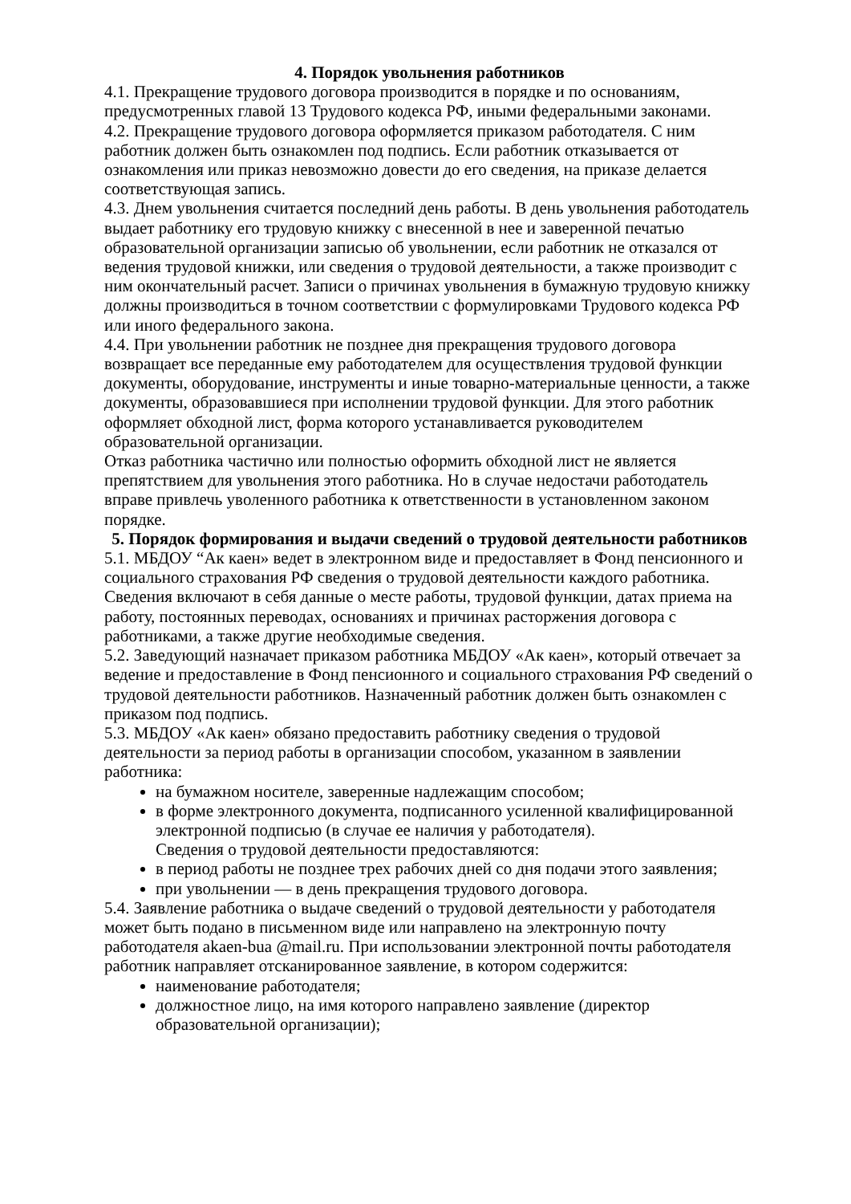4. Порядок увольнения работников
4.1. Прекращение трудового договора производится в порядке и по основаниям, предусмотренных главой 13 Трудового кодекса РФ, иными федеральными законами.
4.2. Прекращение трудового договора оформляется приказом работодателя. С ним работник должен быть ознакомлен под подпись. Если работник отказывается от ознакомления или приказ невозможно довести до его сведения, на приказе делается соответствующая запись.
4.3. Днем увольнения считается последний день работы. В день увольнения работодатель выдает работнику его трудовую книжку с внесенной в нее и заверенной печатью образовательной организации записью об увольнении, если работник не отказался от ведения трудовой книжки, или сведения о трудовой деятельности, а также производит с ним окончательный расчет. Записи о причинах увольнения в бумажную трудовую книжку должны производиться в точном соответствии с формулировками Трудового кодекса РФ или иного федерального закона.
4.4. При увольнении работник не позднее дня прекращения трудового договора возвращает все переданные ему работодателем для осуществления трудовой функции документы, оборудование, инструменты и иные товарно-материальные ценности, а также документы, образовавшиеся при исполнении трудовой функции. Для этого работник оформляет обходной лист, форма которого устанавливается руководителем образовательной организации.
Отказ работника частично или полностью оформить обходной лист не является препятствием для увольнения этого работника. Но в случае недостачи работодатель вправе привлечь уволенного работника к ответственности в установленном законом порядке.
5. Порядок формирования и выдачи сведений о трудовой деятельности работников
5.1. МБДОУ “Ак каен» ведет в электронном виде и предоставляет в Фонд пенсионного и социального страхования РФ сведения о трудовой деятельности каждого работника. Сведения включают в себя данные о месте работы, трудовой функции, датах приема на работу, постоянных переводах, основаниях и причинах расторжения договора с работниками, а также другие необходимые сведения.
5.2. Заведующий назначает приказом работника МБДОУ «Ак каен», который отвечает за ведение и предоставление в Фонд пенсионного и социального страхования РФ сведений о трудовой деятельности работников. Назначенный работник должен быть ознакомлен с приказом под подпись.
5.3. МБДОУ «Ак каен» обязано предоставить работнику сведения о трудовой деятельности за период работы в организации способом, указанном в заявлении работника:
на бумажном носителе, заверенные надлежащим способом;
в форме электронного документа, подписанного усиленной квалифицированной электронной подписью (в случае ее наличия у работодателя).
Сведения о трудовой деятельности предоставляются:
в период работы не позднее трех рабочих дней со дня подачи этого заявления;
при увольнении — в день прекращения трудового договора.
5.4. Заявление работника о выдаче сведений о трудовой деятельности у работодателя может быть подано в письменном виде или направлено на электронную почту работодателя akaen-bua @mail.ru. При использовании электронной почты работодателя работник направляет отсканированное заявление, в котором содержится:
наименование работодателя;
должностное лицо, на имя которого направлено заявление (директор образовательной организации);